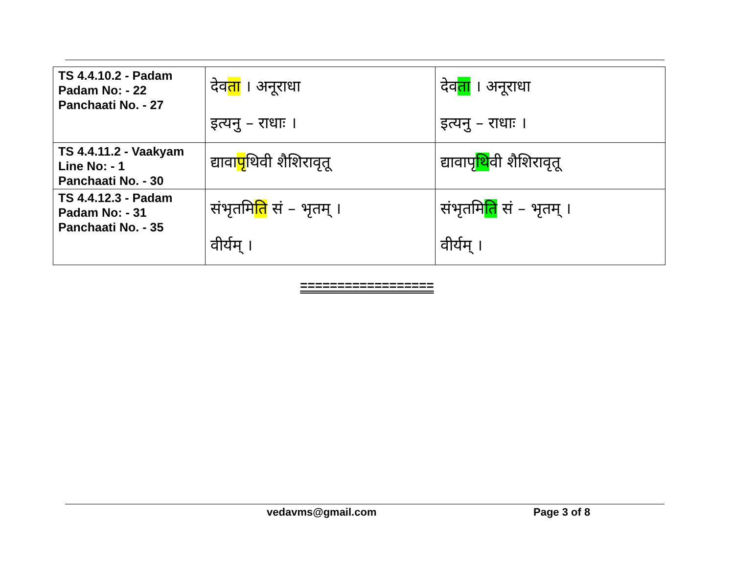| TS 4.4.10.2 - Padam Padam No: - 22 Panchaati No. - 27 | देव ता । अनूराधा इत्यनु – राधाः । | देव ता । अनूराधा इत्यनु – राधाः । |
| TS 4.4.11.2 - Vaakyam Line No: - 1 Panchaati No. - 30 | द्यावा पृ थिवी शैशिरावृतू | द्यावापृ थि वी शैशिरावृतू |
| TS 4.4.12.3 - Padam Padam No: - 31 Panchaati No. - 35 | संभृतमि ति सं – भृतम् । वीर्यम् । | संभृतमि ति सं – भृतम् । वीर्यम् । |
==================
vedavms@gmail.com Page 3 of 8